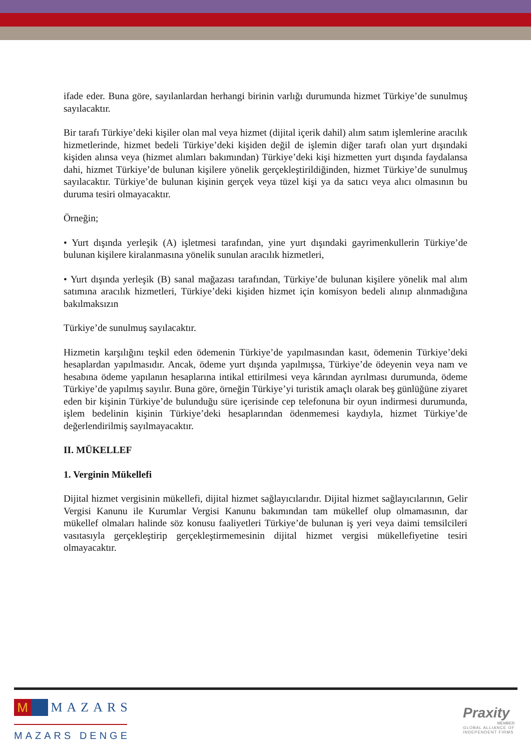ifade eder. Buna göre, sayılanlardan herhangi birinin varlığı durumunda hizmet Türkiye’de sunulmuş sayılacaktır.
Bir tarafı Türkiye’deki kişiler olan mal veya hizmet (dijital içerik dahil) alım satım işlemlerine aracılık hizmetlerinde, hizmet bedeli Türkiye’deki kişiden değil de işlemin diğer tarafı olan yurt dışındaki kişiden alınsa veya (hizmet alımları bakımından) Türkiye’deki kişi hizmetten yurt dışında faydalansa dahi, hizmet Türkiye’de bulunan kişilere yönelik gerçekleştirildiğinden, hizmet Türkiye’de sunulmuş sayılacaktır. Türkiye’de bulunan kişinin gerçek veya tüzel kişi ya da satıcı veya alıcı olmasının bu duruma tesiri olmayacaktır.
Örneğin;
• Yurt dışında yerleşik (A) işletmesi tarafından, yine yurt dışındaki gayrimenkullerin Türkiye’de bulunan kişilere kiralanmasına yönelik sunulan aracılık hizmetleri,
• Yurt dışında yerleşik (B) sanal mağazası tarafından, Türkiye’de bulunan kişilere yönelik mal alım satımına aracılık hizmetleri, Türkiye’deki kişiden hizmet için komisyon bedeli alınıp alınmadığına bakılmaksızın
Türkiye’de sunulmuş sayılacaktır.
Hizmetin karşılığını teşkil eden ödemenin Türkiye’de yapılmasından kasıt, ödemenin Türkiye’deki hesaplardan yapılmasıdır. Ancak, ödeme yurt dışında yapılmışsa, Türkiye’de ödeyenin veya nam ve hesabına ödeme yapılanın hesaplarına intikal ettirilmesi veya kârından ayrılması durumunda, ödeme Türkiye’de yapılmış sayılır. Buna göre, örneğin Türkiye’yi turistik amaçlı olarak beş günlüğüne ziyaret eden bir kişinin Türkiye’de bulunduğu süre içerisinde cep telefonuna bir oyun indirmesi durumunda, işlem bedelinin kişinin Türkiye’deki hesaplarından ödenmemesi kaydıyla, hizmet Türkiye’de değerlendirilmiş sayılmayacaktır.
II. MÜKELLEF
1. Verginin Mükellefi
Dijital hizmet vergisinin mükellefi, dijital hizmet sağlayıcılarıdır. Dijital hizmet sağlayıcılarının, Gelir Vergisi Kanunu ile Kurumlar Vergisi Kanunu bakımından tam mükellef olup olmamasının, dar mükellef olmaları halinde söz konusu faaliyetleri Türkiye’de bulunan iş yeri veya daimi temsilcileri vasıtasıyla gerçekleştirip gerçekleştirmemesinin dijital hizmet vergisi mükellefiyetine tesiri olmayacaktır.
M MAZARS
MAZARS DENGE
Praxity
MEMBER
GLOBAL ALLIANCE OF
INDEPENDENT FIRMS